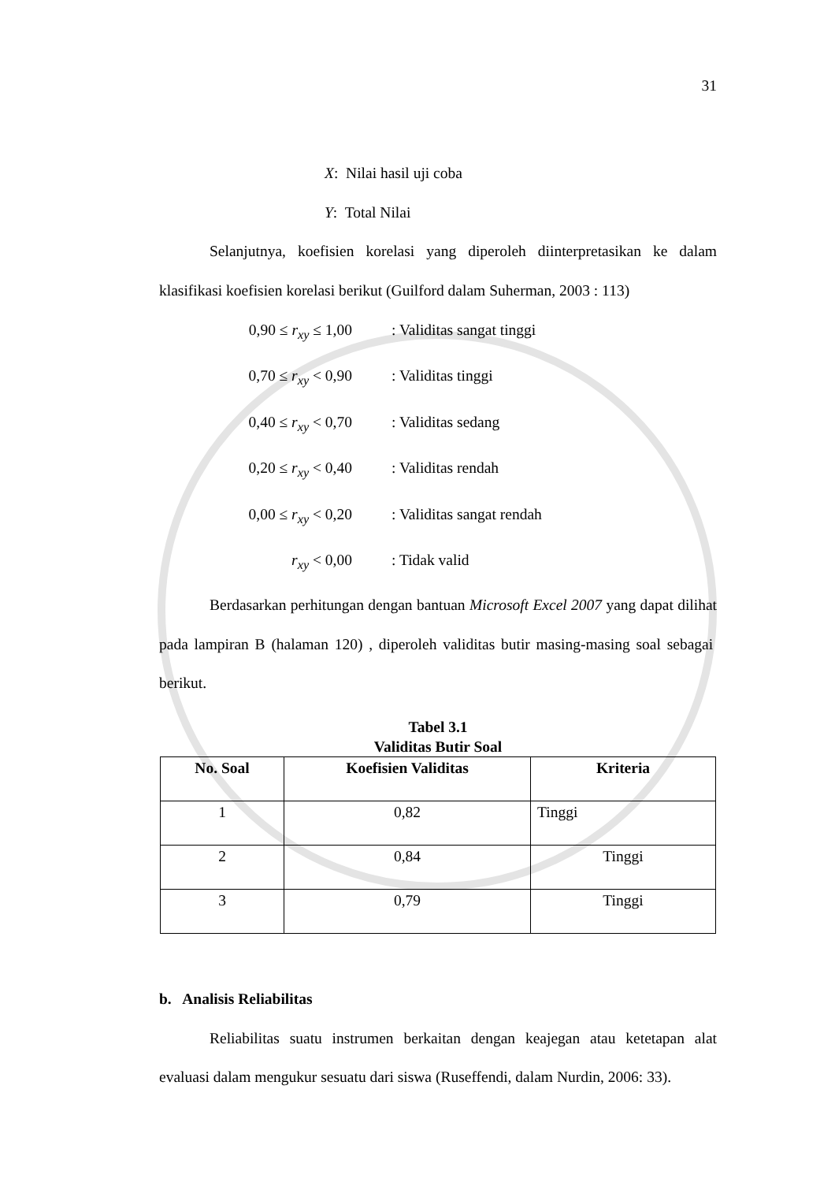31
X: Nilai hasil uji coba
Y: Total Nilai
Selanjutnya, koefisien korelasi yang diperoleh diinterpretasikan ke dalam klasifikasi koefisien korelasi berikut (Guilford dalam Suherman, 2003 : 113)
0,90 ≤ r<sub>xy</sub> ≤ 1,00
: Validitas sangat tinggi
0,70 ≤ r<sub>xy</sub> < 0,90
: Validitas tinggi
0,40 ≤ r<sub>xy</sub> < 0,70
: Validitas sedang
0,20 ≤ r<sub>xy</sub> < 0,40
: Validitas rendah
0,00 ≤ r<sub>xy</sub> < 0,20
: Validitas sangat rendah
r<sub>xy</sub> < 0,00
: Tidak valid
Berdasarkan perhitungan dengan bantuan Microsoft Excel 2007 yang dapat dilihat pada lampiran B (halaman 120) , diperoleh validitas butir masing-masing soal sebagai berikut.
Tabel 3.1
Validitas Butir Soal
| No. Soal | Koefisien Validitas | Kriteria |
| --- | --- | --- |
| 1 | 0,82 | Tinggi |
| 2 | 0,84 | Tinggi |
| 3 | 0,79 | Tinggi |
b. Analisis Reliabilitas
Reliabilitas suatu instrumen berkaitan dengan keajegan atau ketetapan alat evaluasi dalam mengukur sesuatu dari siswa (Ruseffendi, dalam Nurdin, 2006: 33).